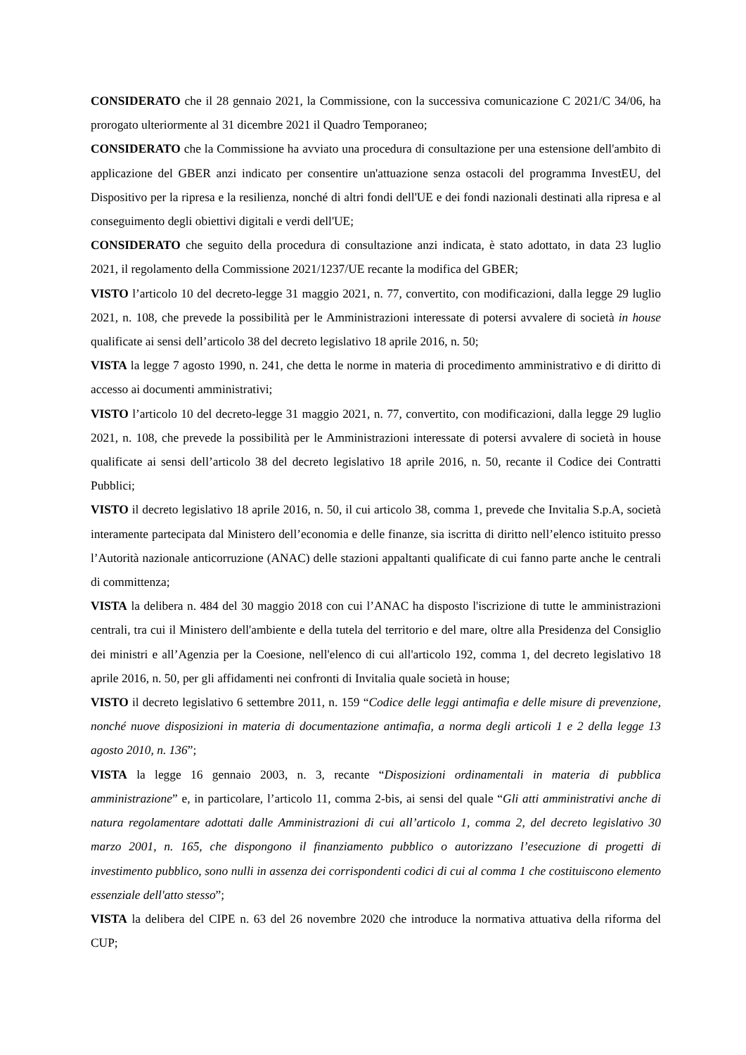CONSIDERATO che il 28 gennaio 2021, la Commissione, con la successiva comunicazione C 2021/C 34/06, ha prorogato ulteriormente al 31 dicembre 2021 il Quadro Temporaneo;
CONSIDERATO che la Commissione ha avviato una procedura di consultazione per una estensione dell'ambito di applicazione del GBER anzi indicato per consentire un'attuazione senza ostacoli del programma InvestEU, del Dispositivo per la ripresa e la resilienza, nonché di altri fondi dell'UE e dei fondi nazionali destinati alla ripresa e al conseguimento degli obiettivi digitali e verdi dell'UE;
CONSIDERATO che seguito della procedura di consultazione anzi indicata, è stato adottato, in data 23 luglio 2021, il regolamento della Commissione 2021/1237/UE recante la modifica del GBER;
VISTO l’articolo 10 del decreto-legge 31 maggio 2021, n. 77, convertito, con modificazioni, dalla legge 29 luglio 2021, n. 108, che prevede la possibilità per le Amministrazioni interessate di potersi avvalere di società in house qualificate ai sensi dell’articolo 38 del decreto legislativo 18 aprile 2016, n. 50;
VISTA la legge 7 agosto 1990, n. 241, che detta le norme in materia di procedimento amministrativo e di diritto di accesso ai documenti amministrativi;
VISTO l’articolo 10 del decreto-legge 31 maggio 2021, n. 77, convertito, con modificazioni, dalla legge 29 luglio 2021, n. 108, che prevede la possibilità per le Amministrazioni interessate di potersi avvalere di società in house qualificate ai sensi dell’articolo 38 del decreto legislativo 18 aprile 2016, n. 50, recante il Codice dei Contratti Pubblici;
VISTO il decreto legislativo 18 aprile 2016, n. 50, il cui articolo 38, comma 1, prevede che Invitalia S.p.A, società interamente partecipata dal Ministero dell’economia e delle finanze, sia iscritta di diritto nell’elenco istituito presso l’Autorità nazionale anticorruzione (ANAC) delle stazioni appaltanti qualificate di cui fanno parte anche le centrali di committenza;
VISTA la delibera n. 484 del 30 maggio 2018 con cui l’ANAC ha disposto l'iscrizione di tutte le amministrazioni centrali, tra cui il Ministero dell'ambiente e della tutela del territorio e del mare, oltre alla Presidenza del Consiglio dei ministri e all’Agenzia per la Coesione, nell'elenco di cui all'articolo 192, comma 1, del decreto legislativo 18 aprile 2016, n. 50, per gli affidamenti nei confronti di Invitalia quale società in house;
VISTO il decreto legislativo 6 settembre 2011, n. 159 “Codice delle leggi antimafia e delle misure di prevenzione, nonché nuove disposizioni in materia di documentazione antimafia, a norma degli articoli 1 e 2 della legge 13 agosto 2010, n. 136”;
VISTA la legge 16 gennaio 2003, n. 3, recante “Disposizioni ordinamentali in materia di pubblica amministrazione” e, in particolare, l’articolo 11, comma 2-bis, ai sensi del quale “Gli atti amministrativi anche di natura regolamentare adottati dalle Amministrazioni di cui all’articolo 1, comma 2, del decreto legislativo 30 marzo 2001, n. 165, che dispongono il finanziamento pubblico o autorizzano l’esecuzione di progetti di investimento pubblico, sono nulli in assenza dei corrispondenti codici di cui al comma 1 che costituiscono elemento essenziale dell'atto stesso”;
VISTA la delibera del CIPE n. 63 del 26 novembre 2020 che introduce la normativa attuativa della riforma del CUP;